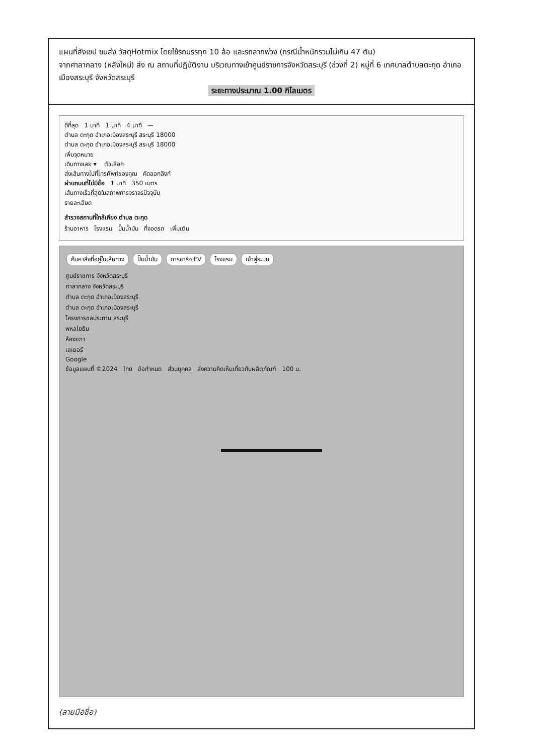แผนที่สังเขป ขนส่ง วัสดุHotmix โดยใช้รถบรรทุก 10 ล้อ และรถลากพ่วง (กรณีน้ำหนักรวมไม่เกิน 47 ตัน)
จากศาลากลาง (หลังใหม่) ส่ง ณ สถานที่ปฏิบัติงาน บริเวณทางเข้าศูนย์ราชการจังหวัดสระบุรี (ช่วงที่ 2) หมู่ที่ 6 เทศบาลตำบลตะกุด อำเภอเมืองสระบุรี จังหวัดสระบุรี
ระยะทางประมาณ 1.00 กิโลเมตร
ดีที่สุด 1 นาที 1 นาที 4 นาที —
ตำบล ตะกุด อำเภอเมืองสระบุรี สระบุรี 18000
ตำบล ตะกุด อำเภอเมืองสระบุรี สระบุรี 18000
เพิ่มจุดหมาย
เดินทางเลย ▾ ตัวเลือก
ส่งเส้นทางไปที่โทรศัพท์ของคุณ คัดลอกลิงก์
ผ่านถนนที่ไม่มีชื่อ 1 นาที 350 เมตร
เส้นทางเร็วที่สุดในสภาพการจราจรปัจจุบัน
รายละเอียด
สำรวจสถานที่ใกล้เคียง ตำบล ตะกุด
ร้านอาหาร โรงแรม ปั๊มน้ำมัน ที่จอดรถ เพิ่มเติม
ค้นหาสิ่งที่อยู่ในเส้นทาง ปั๊มน้ำมัน การชาร์จ EV โรงแรม เข้าสู่ระบบ
ศูนย์ราชการ จังหวัดสระบุรี
ศาลากลาง จังหวัดสระบุรี
ตำบล ตะกุด อำเภอเมืองสระบุรี
ตำบล ตะกุด อำเภอเมืองสระบุรี
โครงการชลประทาน สระบุรี
พหลโยธิน
ห้องแถว
เลเยอร์
Google
ข้อมูลแผนที่ ©2024 ไทย ข้อกำหนด ส่วนบุคคล ส่งความคิดเห็นเกี่ยวกับผลิตภัณฑ์ 100 ม.
(ลายมือชื่อ)